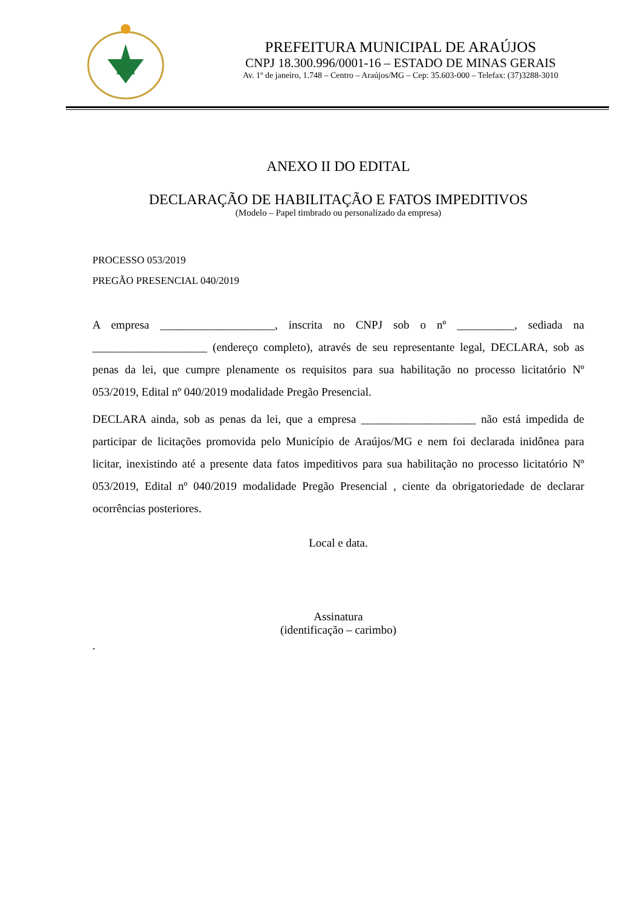PREFEITURA MUNICIPAL DE ARAÚJOS
CNPJ 18.300.996/0001-16 – ESTADO DE MINAS GERAIS
Av. 1º de janeiro, 1.748 – Centro – Araújos/MG – Cep: 35.603-000 – Telefax: (37)3288-3010
ANEXO II DO EDITAL
DECLARAÇÃO DE HABILITAÇÃO E FATOS IMPEDITIVOS
(Modelo – Papel timbrado ou personalizado da empresa)
PROCESSO 053/2019
PREGÃO PRESENCIAL 040/2019
A empresa ____________________, inscrita no CNPJ sob o nº __________, sediada na ____________________ (endereço completo), através de seu representante legal, DECLARA, sob as penas da lei, que cumpre plenamente os requisitos para sua habilitação no processo licitatório Nº 053/2019, Edital nº 040/2019 modalidade Pregão Presencial.
DECLARA ainda, sob as penas da lei, que a empresa ____________________ não está impedida de participar de licitações promovida pelo Município de Araújos/MG e nem foi declarada inidônea para licitar, inexistindo até a presente data fatos impeditivos para sua habilitação no processo licitatório Nº 053/2019, Edital nº 040/2019 modalidade Pregão Presencial , ciente da obrigatoriedade de declarar ocorrências posteriores.
Local e data.
Assinatura
(identificação – carimbo)
.